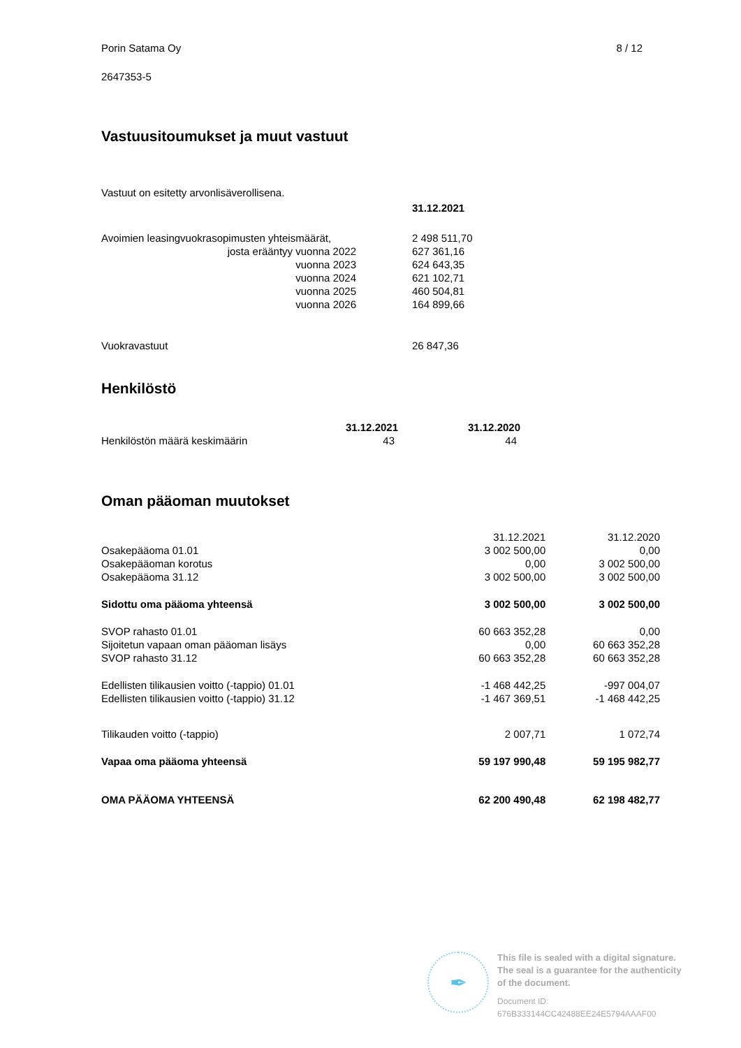Porin Satama Oy 8 / 12
2647353-5
Vastuusitoumukset ja muut vastuut
Vastuut on esitetty arvonlisäverollisena.
| | 31.12.2021 |
| Avoimien leasingvuokrasopimusten yhteismäärät, | 2 498 511,70 |
| josta erääntyy vuonna 2022 | 627 361,16 |
| vuonna 2023 | 624 643,35 |
| vuonna 2024 | 621 102,71 |
| vuonna 2025 | 460 504,81 |
| vuonna 2026 | 164 899,66 |
| Vuokravastuut | 26 847,36 |
Henkilöstö
| | 31.12.2021 | 31.12.2020 |
| Henkilöstön määrä keskimäärin | 43 | 44 |
Oman pääoman muutokset
| | 31.12.2021 | 31.12.2020 |
| Osakepääoma 01.01 | 3 002 500,00 | 0,00 |
| Osakepääoman korotus | 0,00 | 3 002 500,00 |
| Osakepääoma 31.12 | 3 002 500,00 | 3 002 500,00 |
| Sidottu oma pääoma yhteensä | 3 002 500,00 | 3 002 500,00 |
| SVOP rahasto 01.01 | 60 663 352,28 | 0,00 |
| Sijoitetun vapaan oman pääoman lisäys | 0,00 | 60 663 352,28 |
| SVOP rahasto 31.12 | 60 663 352,28 | 60 663 352,28 |
| Edellisten tilikausien voitto (-tappio) 01.01 | -1 468 442,25 | -997 004,07 |
| Edellisten tilikausien voitto (-tappio) 31.12 | -1 467 369,51 | -1 468 442,25 |
| Tilikauden voitto (-tappio) | 2 007,71 | 1 072,74 |
| Vapaa oma pääoma yhteensä | 59 197 990,48 | 59 195 982,77 |
| OMA PÄÄOMA YHTEENSÄ | 62 200 490,48 | 62 198 482,77 |
✒
This file is sealed with a digital signature.
The seal is a guarantee for the authenticity
of the document.
Document ID:
676B333144CC42488EE24E5794AAAF00